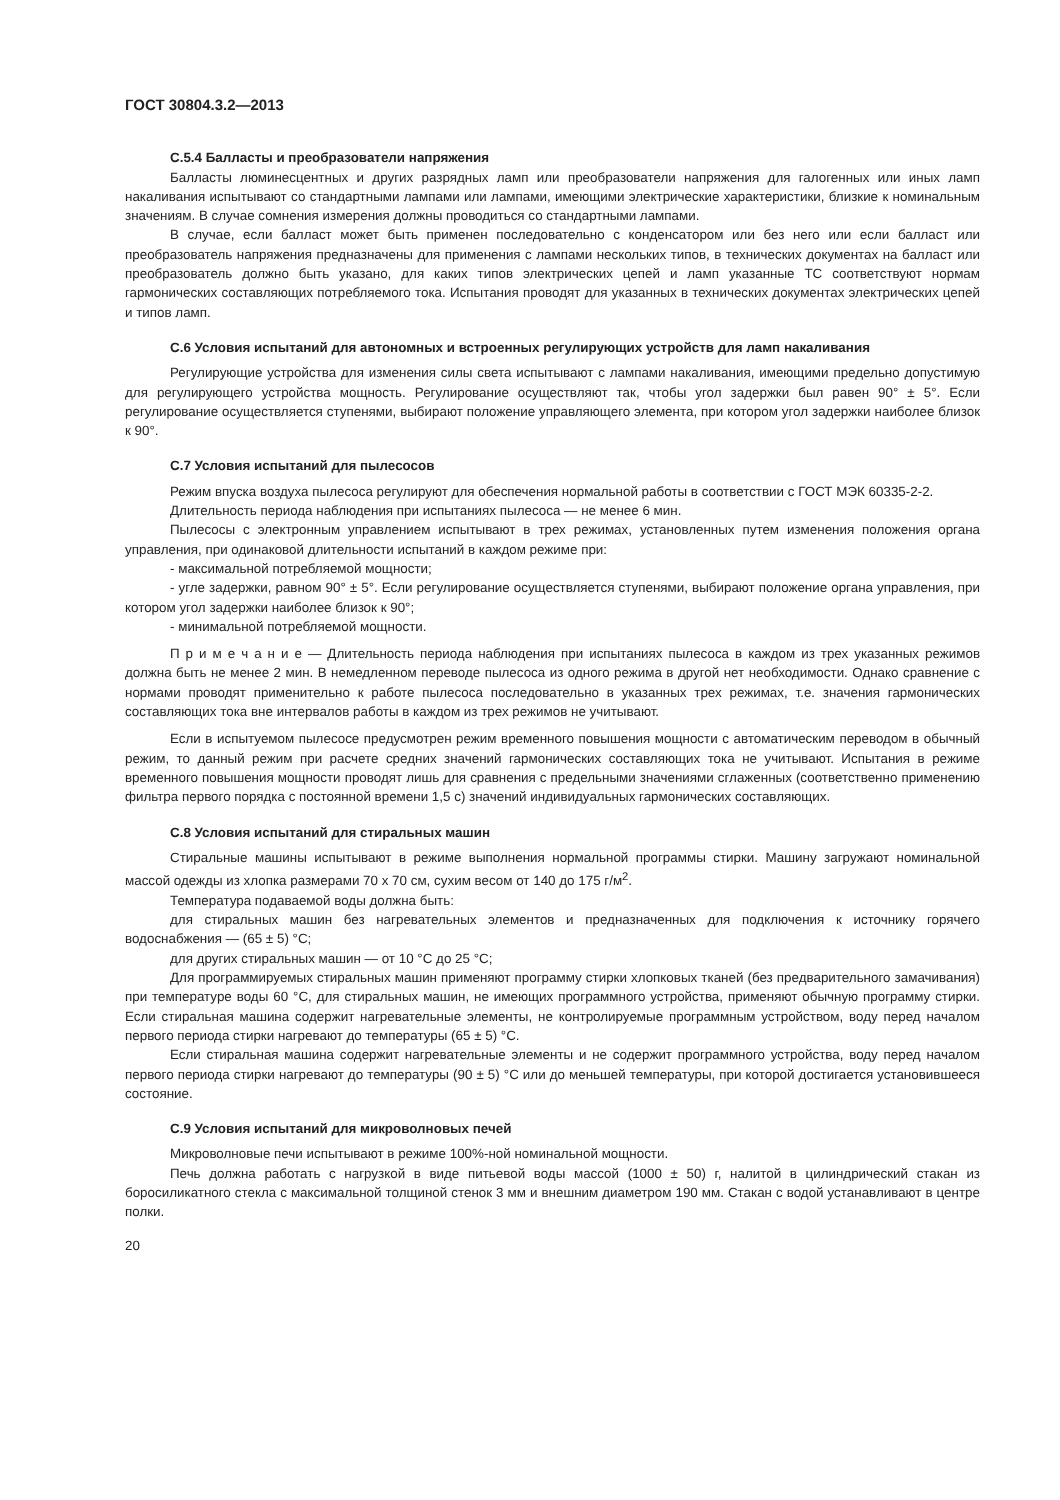ГОСТ 30804.3.2—2013
С.5.4 Балласты и преобразователи напряжения
Балласты люминесцентных и других разрядных ламп или преобразователи напряжения для галогенных или иных ламп накаливания испытывают со стандартными лампами или лампами, имеющими электрические характеристики, близкие к номинальным значениям. В случае сомнения измерения должны проводиться со стандартными лампами.
В случае, если балласт может быть применен последовательно с конденсатором или без него или если балласт или преобразователь напряжения предназначены для применения с лампами нескольких типов, в технических документах на балласт или преобразователь должно быть указано, для каких типов электрических цепей и ламп указанные ТС соответствуют нормам гармонических составляющих потребляемого тока. Испытания проводят для указанных в технических документах электрических цепей и типов ламп.
С.6 Условия испытаний для автономных и встроенных регулирующих устройств для ламп накаливания
Регулирующие устройства для изменения силы света испытывают с лампами накаливания, имеющими предельно допустимую для регулирующего устройства мощность. Регулирование осуществляют так, чтобы угол задержки был равен 90° ± 5°. Если регулирование осуществляется ступенями, выбирают положение управляющего элемента, при котором угол задержки наиболее близок к 90°.
С.7 Условия испытаний для пылесосов
Режим впуска воздуха пылесоса регулируют для обеспечения нормальной работы в соответствии с ГОСТ МЭК 60335-2-2.
Длительность периода наблюдения при испытаниях пылесоса — не менее 6 мин.
Пылесосы с электронным управлением испытывают в трех режимах, установленных путем изменения положения органа управления, при одинаковой длительности испытаний в каждом режиме при:
- максимальной потребляемой мощности;
- угле задержки, равном 90° ± 5°. Если регулирование осуществляется ступенями, выбирают положение органа управления, при котором угол задержки наиболее близок к 90°;
- минимальной потребляемой мощности.
П р и м е ч а н и е — Длительность периода наблюдения при испытаниях пылесоса в каждом из трех указанных режимов должна быть не менее 2 мин. В немедленном переводе пылесоса из одного режима в другой нет необходимости. Однако сравнение с нормами проводят применительно к работе пылесоса последовательно в указанных трех режимах, т.е. значения гармонических составляющих тока вне интервалов работы в каждом из трех режимов не учитывают.
Если в испытуемом пылесосе предусмотрен режим временного повышения мощности с автоматическим переводом в обычный режим, то данный режим при расчете средних значений гармонических составляющих тока не учитывают. Испытания в режиме временного повышения мощности проводят лишь для сравнения с предельными значениями сглаженных (соответственно применению фильтра первого порядка с постоянной времени 1,5 с) значений индивидуальных гармонических составляющих.
С.8 Условия испытаний для стиральных машин
Стиральные машины испытывают в режиме выполнения нормальной программы стирки. Машину загружают номинальной массой одежды из хлопка размерами 70 х 70 см, сухим весом от 140 до 175 г/м<sup>2</sup>.
Температура подаваемой воды должна быть:
для стиральных машин без нагревательных элементов и предназначенных для подключения к источнику горячего водоснабжения — (65 ± 5) °С;
для других стиральных машин — от 10 °С до 25 °С;
Для программируемых стиральных машин применяют программу стирки хлопковых тканей (без предварительного замачивания) при температуре воды 60 °С, для стиральных машин, не имеющих программного устройства, применяют обычную программу стирки. Если стиральная машина содержит нагревательные элементы, не контролируемые программным устройством, воду перед началом первого периода стирки нагревают до температуры (65 ± 5) °С.
Если стиральная машина содержит нагревательные элементы и не содержит программного устройства, воду перед началом первого периода стирки нагревают до температуры (90 ± 5) °С или до меньшей температуры, при которой достигается установившееся состояние.
С.9 Условия испытаний для микроволновых печей
Микроволновые печи испытывают в режиме 100%-ной номинальной мощности.
Печь должна работать с нагрузкой в виде питьевой воды массой (1000 ± 50) г, налитой в цилиндрический стакан из боросиликатного стекла с максимальной толщиной стенок 3 мм и внешним диаметром 190 мм. Стакан с водой устанавливают в центре полки.
20